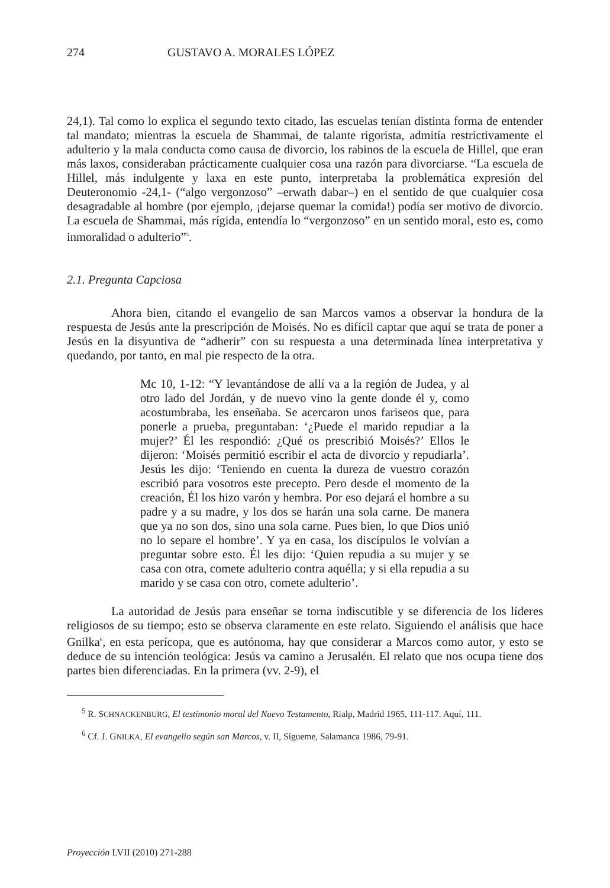274 GUSTAVO A. MORALES LÓPEZ
24,1). Tal como lo explica el segundo texto citado, las escuelas tenían distinta forma de entender tal mandato; mientras la escuela de Shammai, de talante rigorista, admitía restrictivamente el adulterio y la mala conducta como causa de divorcio, los rabinos de la escuela de Hillel, que eran más laxos, consideraban prácticamente cualquier cosa una razón para divorciarse. “La escuela de Hillel, más indulgente y laxa en este punto, interpretaba la problemática expresión del Deuteronomio -24,1- (“algo vergonzoso” –erwath dabar–) en el sentido de que cualquier cosa desagradable al hombre (por ejemplo, ¡dejarse quemar la comida!) podía ser motivo de divorcio. La escuela de Shammai, más rígida, entendía lo “vergonzoso” en un sentido moral, esto es, como inmoralidad o adulterio”<sup>5</sup>.
2.1. Pregunta Capciosa
Ahora bien, citando el evangelio de san Marcos vamos a observar la hondura de la respuesta de Jesús ante la prescripción de Moisés. No es difícil captar que aquí se trata de poner a Jesús en la disyuntiva de “adherir” con su respuesta a una determinada línea interpretativa y quedando, por tanto, en mal pie respecto de la otra.
Mc 10, 1-12: “Y levantándose de allí va a la región de Judea, y al otro lado del Jordán, y de nuevo vino la gente donde él y, como acostumbraba, les enseñaba. Se acercaron unos fariseos que, para ponerle a prueba, preguntaban: ‘¿Puede el marido repudiar a la mujer?’ Él les respondió: ¿Qué os prescribió Moisés?’ Ellos le dijeron: ‘Moisés permitió escribir el acta de divorcio y repudiarla’. Jesús les dijo: ‘Teniendo en cuenta la dureza de vuestro corazón escribió para vosotros este precepto. Pero desde el momento de la creación, Él los hizo varón y hembra. Por eso dejará el hombre a su padre y a su madre, y los dos se harán una sola carne. De manera que ya no son dos, sino una sola carne. Pues bien, lo que Dios unió no lo separe el hombre’. Y ya en casa, los discípulos le volvían a preguntar sobre esto. Él les dijo: ‘Quien repudia a su mujer y se casa con otra, comete adulterio contra aquélla; y si ella repudia a su marido y se casa con otro, comete adulterio’.
La autoridad de Jesús para enseñar se torna indiscutible y se diferencia de los líderes religiosos de su tiempo; esto se observa claramente en este relato. Siguiendo el análisis que hace Gnilka<sup>6</sup>, en esta perícopa, que es autónoma, hay que considerar a Marcos como autor, y esto se deduce de su intención teológica: Jesús va camino a Jerusalén. El relato que nos ocupa tiene dos partes bien diferenciadas. En la primera (vv. 2-9), el
<sup>5</sup> R. SCHNACKENBURG, El testimonio moral del Nuevo Testamento, Rialp, Madrid 1965, 111-117. Aquí, 111.
<sup>6</sup> Cf. J. GNILKA, El evangelio según san Marcos, v. II, Sígueme, Salamanca 1986, 79-91.
Proyección LVII (2010) 271-288